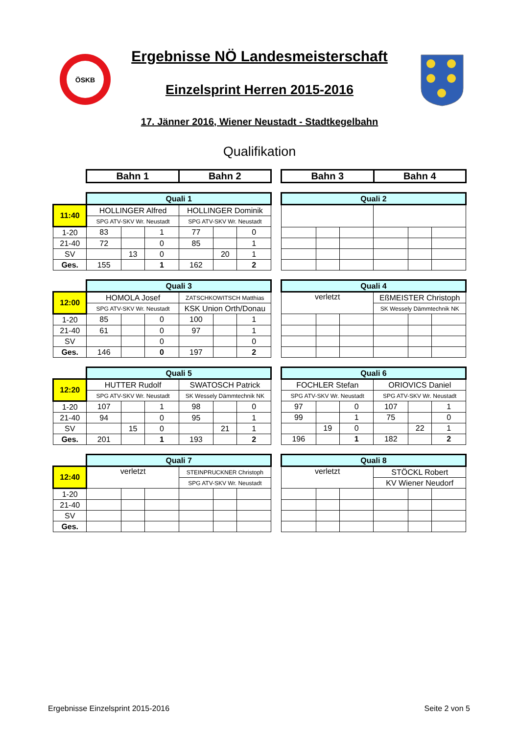ÖSKB
Ergebnisse NÖ Landesmeisterschaft
Einzelsprint Herren 2015-2016
17. Jänner 2016, Wiener Neustadt - Stadtkegelbahn
Qualifikation
| Bahn 1 | Bahn 2 |
| Bahn 3 | Bahn 4 |
| | Quali 1 | | | | | |
| 11:40 | HOLLINGER Alfred | | | HOLLINGER Dominik | | |
| | SPG ATV-SKV Wr. Neustadt | | | SPG ATV-SKV Wr. Neustadt | | |
| 1-20 | 83 | | 1 | 77 | | 0 |
| 21-40 | 72 | | 0 | 85 | | 1 |
| SV | | 13 | 0 | | 20 | 1 |
| Ges. | 155 | | 1 | 162 | | 2 |
| Quali 2 | | | | | |
| | Quali 3 | | | | | |
| 12:00 | HOMOLA Josef | | | ZATSCHKOWITSCH Matthias | | |
| | SPG ATV-SKV Wr. Neustadt | | | KSK Union Orth/Donau | | |
| 1-20 | 85 | | 0 | 100 | | 1 |
| 21-40 | 61 | | 0 | 97 | | 1 |
| SV | | | 0 | | | 0 |
| Ges. | 146 | | 0 | 197 | | 2 |
| Quali 4 | | | | | |
| verletzt | | | EßMEISTER Christoph | | |
| | | | SK Wessely Dämmtechnik NK | | |
| | Quali 5 | | | | | |
| 12:20 | HUTTER Rudolf | | | SWATOSCH Patrick | | |
| | SPG ATV-SKV Wr. Neustadt | | | SK Wessely Dämmtechnik NK | | |
| 1-20 | 107 | | 1 | 98 | | 0 |
| 21-40 | 94 | | 0 | 95 | | 1 |
| SV | | 15 | 0 | | 21 | 1 |
| Ges. | 201 | | 1 | 193 | | 2 |
| Quali 6 | | | | | |
| FOCHLER Stefan | | | ORIOVICS Daniel | | |
| SPG ATV-SKV Wr. Neustadt | | | SPG ATV-SKV Wr. Neustadt | | |
| 97 | | 0 | 107 | | 1 |
| 99 | | 1 | 75 | | 0 |
| | 19 | 0 | | 22 | 1 |
| 196 | | 1 | 182 | | 2 |
| | Quali 7 | | | | | |
| 12:40 | verletzt | | | STEINPRUCKNER Christoph | | |
| | | | | SPG ATV-SKV Wr. Neustadt | | |
| 1-20 | | | | | | |
| 21-40 | | | | | | |
| SV | | | | | | |
| Ges. | | | | | | |
| Quali 8 | | | | | |
| verletzt | | | STÖCKL Robert | | |
| | | | KV Wiener Neudorf | | |
Ergebnisse Einzelsprint 2015-2016 Seite 2 von 5